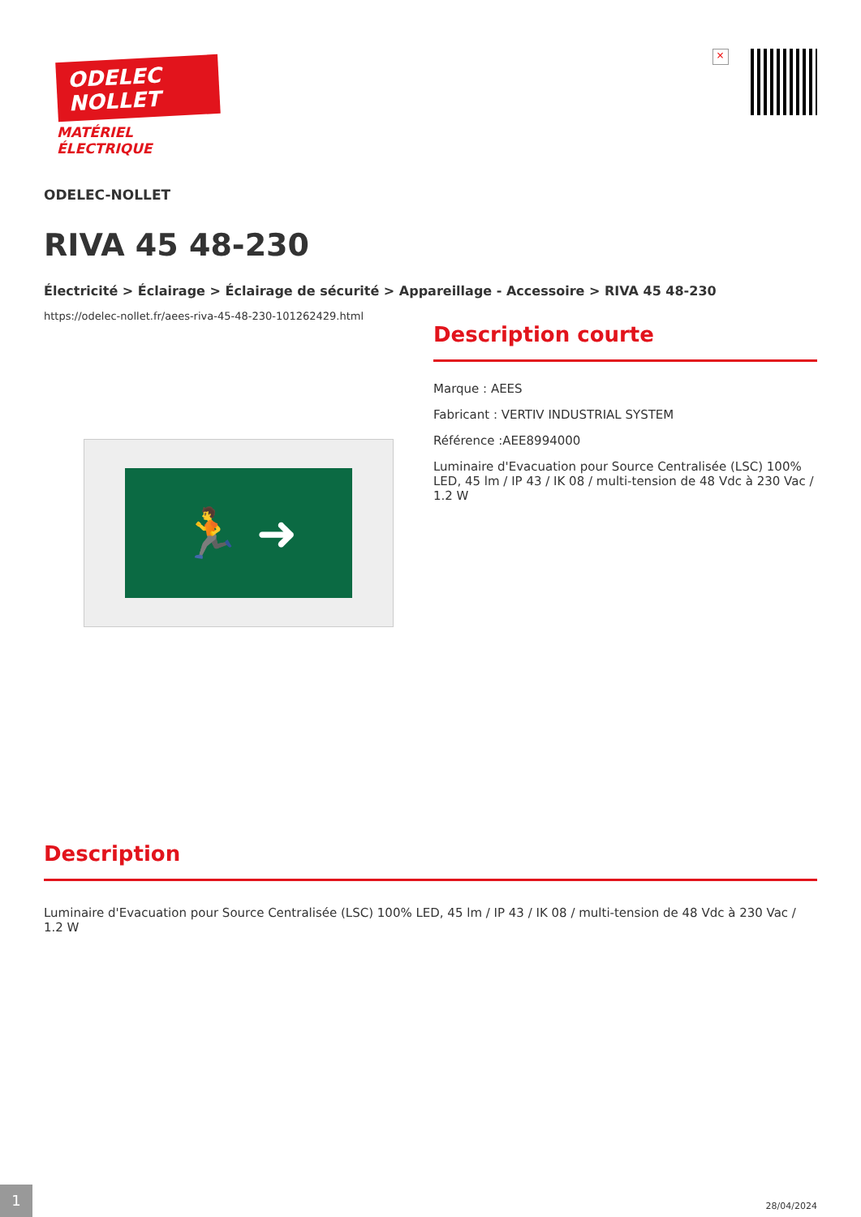ODELEC
NOLLET
MATÉRIEL
ÉLECTRIQUE
×
ODELEC-NOLLET
RIVA 45 48-230
Électricité > Éclairage > Éclairage de sécurité > Appareillage - Accessoire > RIVA 45 48-230
https://odelec-nollet.fr/aees-riva-45-48-230-101262429.html
🏃 ➜
Description courte
Marque : AEES
Fabricant : VERTIV INDUSTRIAL SYSTEM
Référence :AEE8994000
Luminaire d'Evacuation pour Source Centralisée (LSC) 100% LED, 45 lm / IP 43 / IK 08 / multi-tension de 48 Vdc à 230 Vac / 1.2 W
Description
Luminaire d'Evacuation pour Source Centralisée (LSC) 100% LED, 45 lm / IP 43 / IK 08 / multi-tension de 48 Vdc à 230 Vac / 1.2 W
1
28/04/2024